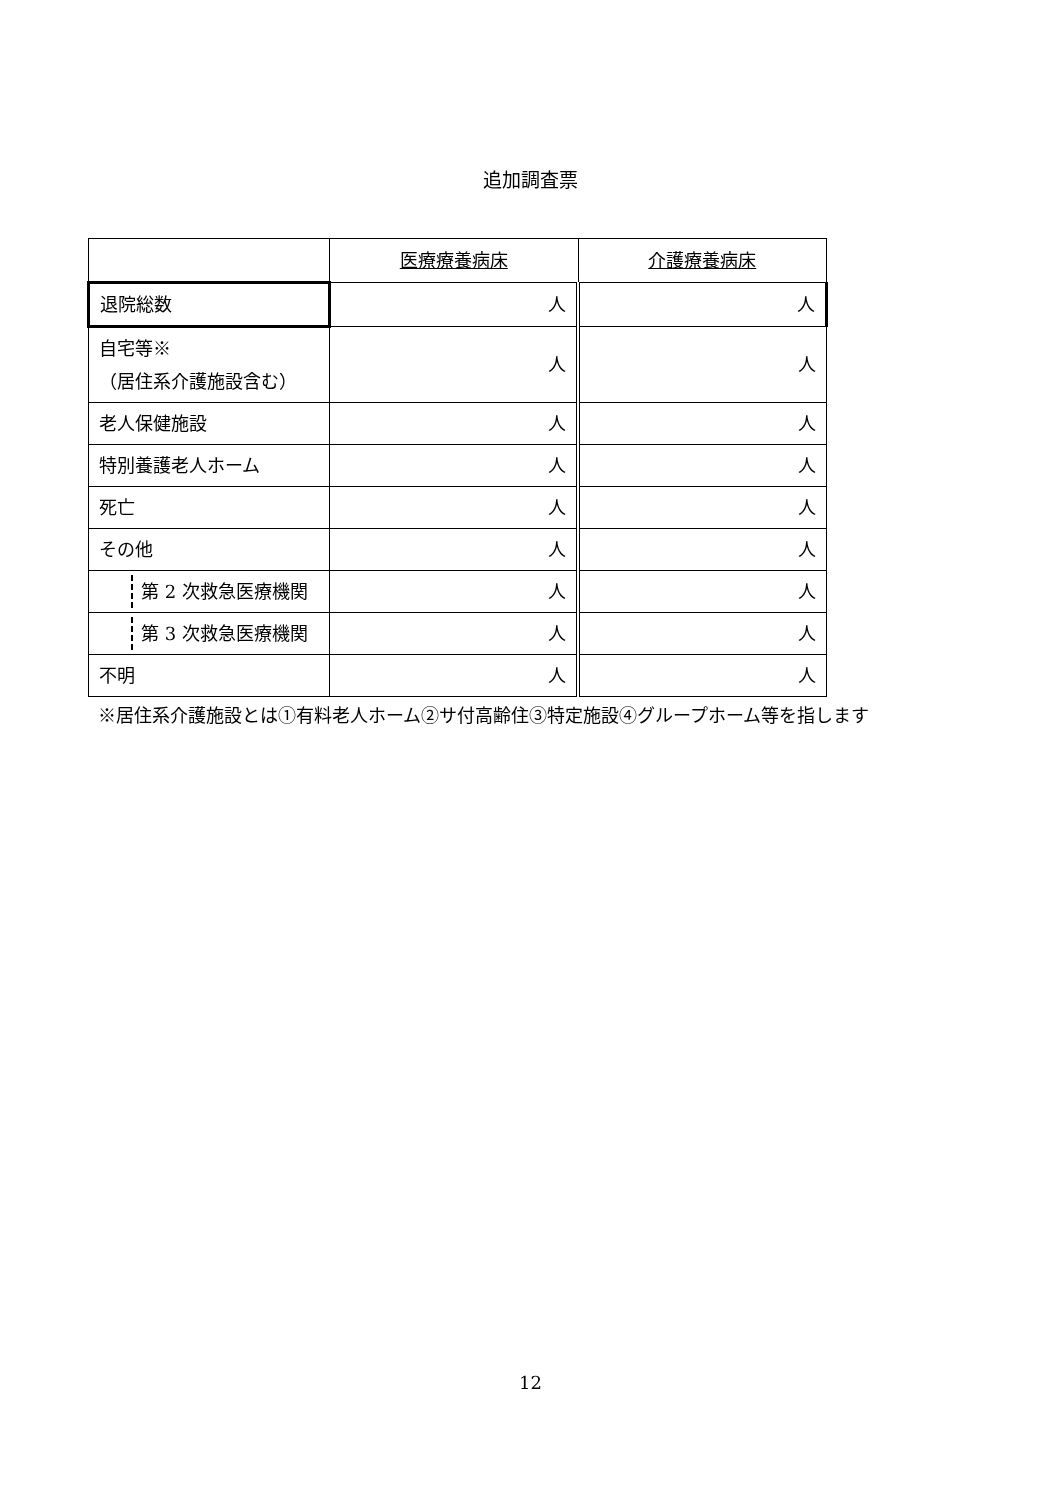追加調査票
| | 医療療養病床 | 介護療養病床 |
| --- | --- | --- |
| 退院総数 | 人 | 人 |
| 自宅等※ （居住系介護施設含む） | 人 | 人 |
| 老人保健施設 | 人 | 人 |
| 特別養護老人ホーム | 人 | 人 |
| 死亡 | 人 | 人 |
| その他 | 人 | 人 |
| 第 2 次救急医療機関 | 人 | 人 |
| 第 3 次救急医療機関 | 人 | 人 |
| 不明 | 人 | 人 |
※居住系介護施設とは①有料老人ホーム②サ付高齢住③特定施設④グループホーム等を指します
12